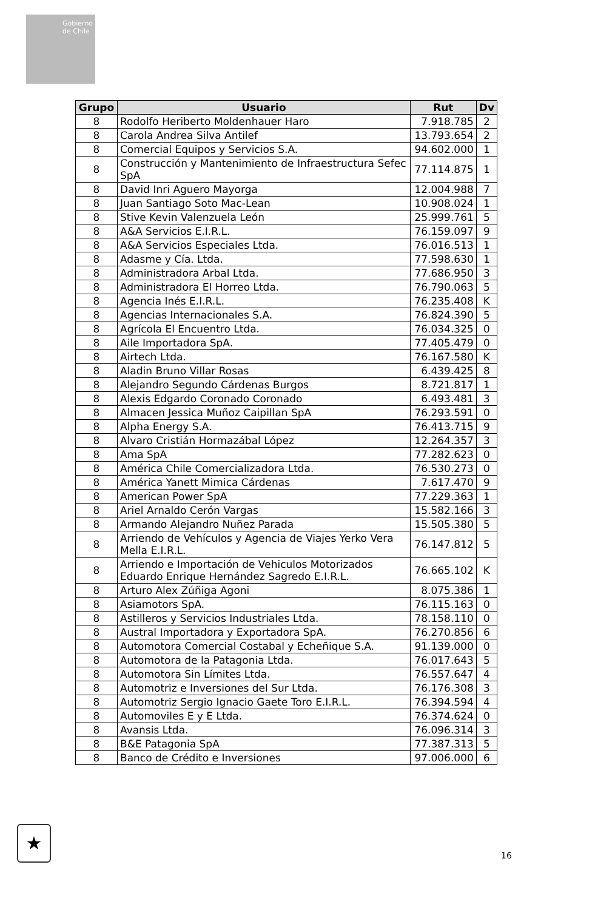Gobierno de Chile
| Grupo | Usuario | Rut | Dv |
| --- | --- | --- | --- |
| 8 | Rodolfo Heriberto Moldenhauer Haro | 7.918.785 | 2 |
| 8 | Carola Andrea Silva Antilef | 13.793.654 | 2 |
| 8 | Comercial Equipos y Servicios S.A. | 94.602.000 | 1 |
| 8 | Construcción y Mantenimiento de Infraestructura Sefec SpA | 77.114.875 | 1 |
| 8 | David Inri Aguero Mayorga | 12.004.988 | 7 |
| 8 | Juan Santiago Soto Mac-Lean | 10.908.024 | 1 |
| 8 | Stive Kevin Valenzuela León | 25.999.761 | 5 |
| 8 | A&A Servicios E.I.R.L. | 76.159.097 | 9 |
| 8 | A&A Servicios Especiales Ltda. | 76.016.513 | 1 |
| 8 | Adasme y Cía. Ltda. | 77.598.630 | 1 |
| 8 | Administradora Arbal Ltda. | 77.686.950 | 3 |
| 8 | Administradora El Horreo Ltda. | 76.790.063 | 5 |
| 8 | Agencia Inés E.I.R.L. | 76.235.408 | K |
| 8 | Agencias Internacionales S.A. | 76.824.390 | 5 |
| 8 | Agrícola El Encuentro Ltda. | 76.034.325 | 0 |
| 8 | Aile Importadora SpA. | 77.405.479 | 0 |
| 8 | Airtech Ltda. | 76.167.580 | K |
| 8 | Aladin Bruno Villar Rosas | 6.439.425 | 8 |
| 8 | Alejandro Segundo Cárdenas Burgos | 8.721.817 | 1 |
| 8 | Alexis Edgardo Coronado Coronado | 6.493.481 | 3 |
| 8 | Almacen Jessica Muñoz Caipillan SpA | 76.293.591 | 0 |
| 8 | Alpha Energy S.A. | 76.413.715 | 9 |
| 8 | Alvaro Cristián Hormazábal López | 12.264.357 | 3 |
| 8 | Ama SpA | 77.282.623 | 0 |
| 8 | América Chile Comercializadora Ltda. | 76.530.273 | 0 |
| 8 | América Yanett Mimica Cárdenas | 7.617.470 | 9 |
| 8 | American Power SpA | 77.229.363 | 1 |
| 8 | Ariel Arnaldo Cerón Vargas | 15.582.166 | 3 |
| 8 | Armando Alejandro Nuñez Parada | 15.505.380 | 5 |
| 8 | Arriendo de Vehículos y Agencia de Viajes Yerko Vera Mella E.I.R.L. | 76.147.812 | 5 |
| 8 | Arriendo e Importación de Vehiculos Motorizados Eduardo Enrique Hernández Sagredo E.I.R.L. | 76.665.102 | K |
| 8 | Arturo Alex Zúñiga Agoni | 8.075.386 | 1 |
| 8 | Asiamotors SpA. | 76.115.163 | 0 |
| 8 | Astilleros y Servicios Industriales Ltda. | 78.158.110 | 0 |
| 8 | Austral Importadora y Exportadora SpA. | 76.270.856 | 6 |
| 8 | Automotora Comercial Costabal y Echeñique S.A. | 91.139.000 | 0 |
| 8 | Automotora de la Patagonia Ltda. | 76.017.643 | 5 |
| 8 | Automotora Sin Límites Ltda. | 76.557.647 | 4 |
| 8 | Automotriz e Inversiones del Sur Ltda. | 76.176.308 | 3 |
| 8 | Automotriz Sergio Ignacio Gaete Toro E.I.R.L. | 76.394.594 | 4 |
| 8 | Automoviles E y E Ltda. | 76.374.624 | 0 |
| 8 | Avansis Ltda. | 76.096.314 | 3 |
| 8 | B&E Patagonia SpA | 77.387.313 | 5 |
| 8 | Banco de Crédito e Inversiones | 97.006.000 | 6 |
★
16